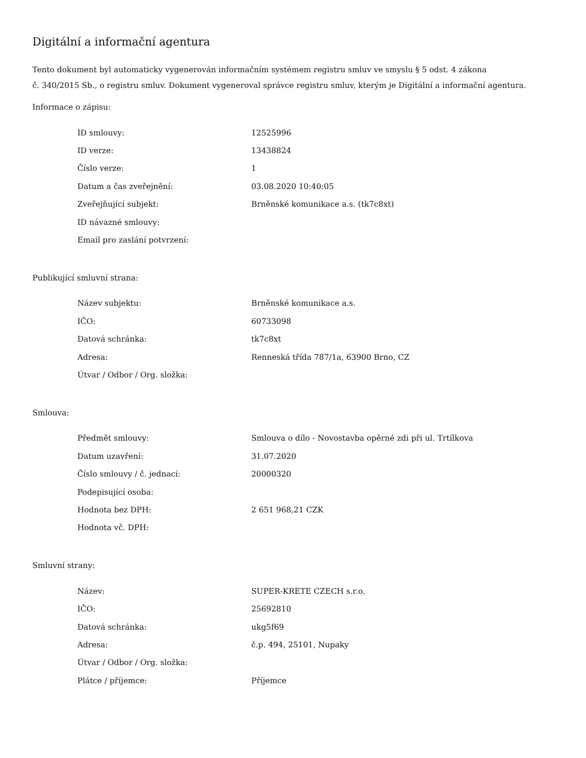Digitální a informační agentura
Tento dokument byl automaticky vygenerován informačním systémem registru smluv ve smyslu § 5 odst. 4 zákona
č. 340/2015 Sb., o registru smluv. Dokument vygeneroval správce registru smluv, kterým je Digitální a informační agentura.
Informace o zápisu:
| ID smlouvy: | 12525996 |
| ID verze: | 13438824 |
| Číslo verze: | 1 |
| Datum a čas zveřejnění: | 03.08.2020 10:40:05 |
| Zveřejňující subjekt: | Brněnské komunikace a.s. (tk7c8xt) |
| ID návazné smlouvy: | |
| Email pro zaslání potvrzení: | |
Publikující smluvní strana:
| Název subjektu: | Brněnské komunikace a.s. |
| IČO: | 60733098 |
| Datová schránka: | tk7c8xt |
| Adresa: | Renneská třída 787/1a, 63900 Brno, CZ |
| Útvar / Odbor / Org. složka: | |
Smlouva:
| Předmět smlouvy: | Smlouva o dílo - Novostavba opěrné zdi při ul. Trtílkova |
| Datum uzavření: | 31.07.2020 |
| Číslo smlouvy / č. jednací: | 20000320 |
| Podepisující osoba: | |
| Hodnota bez DPH: | 2 651 968,21 CZK |
| Hodnota vč. DPH: | |
Smluvní strany:
| Název: | SUPER-KRETE CZECH s.r.o. |
| IČO: | 25692810 |
| Datová schránka: | ukg5f69 |
| Adresa: | č.p. 494, 25101, Nupaky |
| Útvar / Odbor / Org. složka: | |
| Plátce / příjemce: | Příjemce |